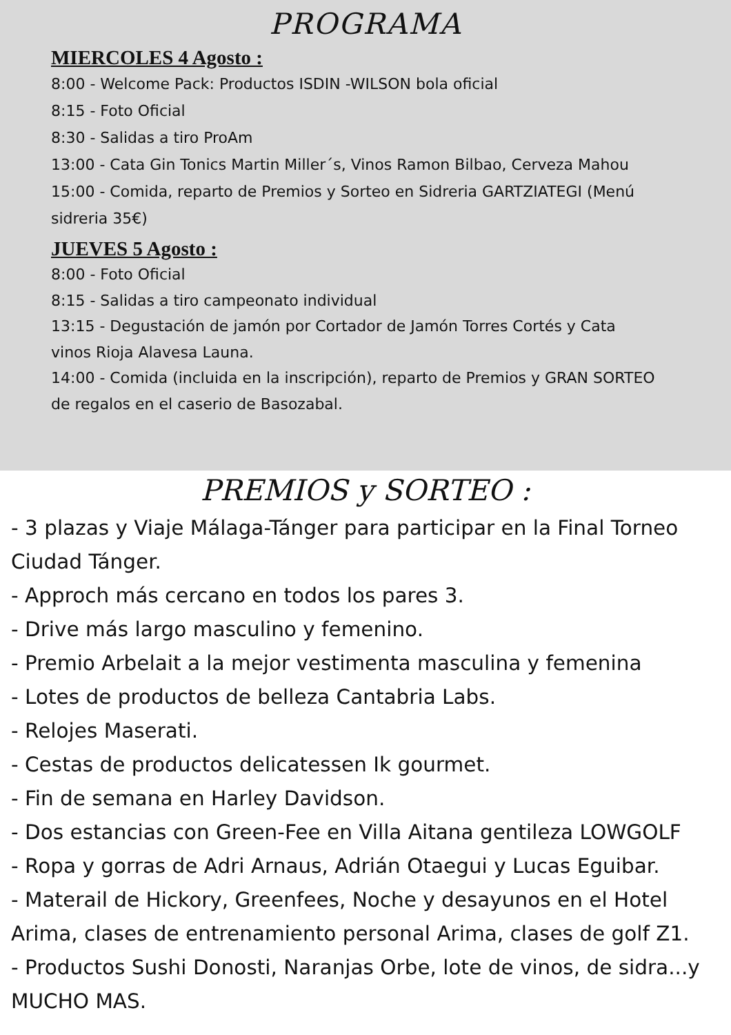PROGRAMA
MIERCOLES 4 Agosto :
8:00 - Welcome Pack: Productos ISDIN -WILSON bola oficial
8:15 - Foto Oficial
8:30 - Salidas a tiro ProAm
13:00 - Cata Gin Tonics Martin Miller´s, Vinos Ramon Bilbao, Cerveza Mahou
15:00 - Comida, reparto de Premios y Sorteo en Sidreria GARTZIATEGI (Menú sidreria 35€)
JUEVES 5 Agosto :
8:00 - Foto Oficial
8:15 - Salidas a tiro campeonato individual
13:15 - Degustación de jamón por Cortador de Jamón Torres Cortés y Cata vinos Rioja Alavesa Launa.
14:00 - Comida (incluida en la inscripción), reparto de Premios y GRAN SORTEO de regalos en el caserio de Basozabal.
PREMIOS y SORTEO :
- 3 plazas y Viaje Málaga-Tánger para participar en la Final Torneo Ciudad Tánger.
- Approch más cercano en todos los pares 3.
- Drive más largo masculino y femenino.
- Premio Arbelait a la mejor vestimenta masculina y femenina
- Lotes de productos de belleza Cantabria Labs.
- Relojes Maserati.
- Cestas de productos delicatessen Ik gourmet.
- Fin de semana en Harley Davidson.
- Dos estancias con Green-Fee en Villa Aitana gentileza LOWGOLF
- Ropa y gorras de Adri Arnaus, Adrián Otaegui y Lucas Eguibar.
- Materail de Hickory, Greenfees, Noche y desayunos en el Hotel Arima, clases de entrenamiento personal Arima, clases de golf Z1.
- Productos Sushi Donosti, Naranjas Orbe, lote de vinos, de sidra...y MUCHO MAS.